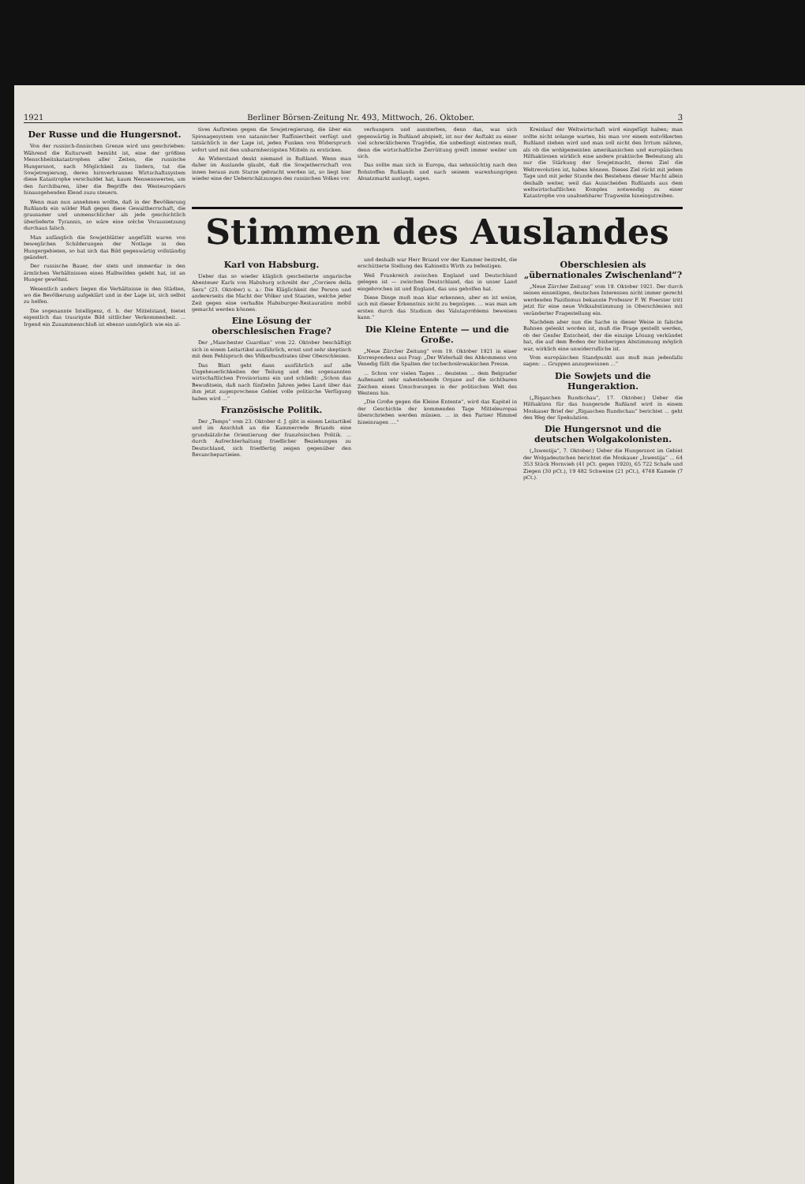1921 Berliner Börsen-Zeitung Nr. 493, Mittwoch, 26. Oktober. 3
Der Russe und die Hungersnot.
Von der russisch-finnischen Grenze wird uns geschrieben: Während die Kulturwelt bemüht ist, eine der größten Menschheitskatastrophen aller Zeiten, die russische Hungersnot, nach Möglichkeit zu lindern, tut die Sowjetregierung, deren hirnverbrannes Wirtschaftssystem diese Katastrophe verschuldet hat, kaum Nennenswertes, um den furchtbaren, über die Begriffe des Westeuropäers hinausgehenden Elend zuzu steuern.
Wenn man nun annehmen wollte, daß in der Bevölkerung Rußlands ein wilder Haß gegen diese Gewaltherrschaft, die grausamer und unmenschlicher als jede geschichtlich überlieferte Tyrannis, so wäre eine solche Voraussetzung durchaus falsch.
Man anfänglich die Sowjetblätter angefüllt waren von beweglichen Schilderungen der Notlage in den Hungergebieten, so hat sich das Bild gegenwärtig vollständig geändert.
Der russische Bauer, der stets und immerdar in den ärmlichen Verhältnissen eines Halbwilden gelebt hat, ist an Hunger gewöhnt.
Wesentlich anders liegen die Verhältnisse in den Städten, wo die Bevölkerung aufgeklärt und in der Lage ist, sich selbst zu helfen.
Die sogenannte Intelligenz, d. h. der Mittelstand, bietet eigentlich das traurigste Bild sittlicher Verkommenheit. ... Irgend ein Zusammenschluß ist ebenso unmöglich wie ein al-
tives Auftreten gegen die Sowjetregierung, die über ein Spionagesystem von satanischer Raffiniertheit verfügt und tatsächlich in der Lage ist, jeden Funken von Widerspruch sofort und mit den unbarmherzigsten Mitteln zu ersticken.
An Widerstand denkt niemand in Rußland. Wenn man daher im Auslande glaubt, daß die Sowjetherrschaft von innen heraus zum Sturze gebracht werden ist, so liegt hier wieder eine der Ueberschätzungen des russischen Volkes vor.
verhungern und aussterben, denn das, was sich gegenwärtig in Rußland abspielt, ist nur der Auftakt zu einer viel schrecklicheren Tragödie, die unbedingt eintreten muß, denn die wirtschaftliche Zerrüttung greift immer weiter um sich.
Das sollte man sich in Europa, das sehnsüchtig nach den Rohstoffen Rußlands und nach seinem warenhungrigen Absatzmarkt auslugt, sagen.
Kreislauf der Weltwirtschaft wird eingefügt haben; man sollte nicht solange warten, bis man vor einem entvölkerten Rußland stehen wird und man soll nicht den Irrtum nähren, als ob die wohlgemeinten amerikanischen und europäischen Hilfsaktionen wirklich eine andere praktische Bedeutung als nur die Stärkung der Sowjetmacht, deren Ziel die Weltrevolution ist, haben können. Dieses Ziel rückt mit jedem Tage und mit jeder Stunde des Bestehens dieser Macht allein deshalb weiter, weil das Ausscheiden Rußlands aus dem weltwirtschaftlichen Komplex notwendig zu einer Katastrophe von unabsehbarer Tragweite hineingutreiben.
Stimmen des Auslandes
Karl von Habsburg.
Ueber das so wieder kläglich gescheiterte ungarische Abenteuer Karls von Habsburg schreibt der „Corriere della Sera“ (23. Oktober) u. a.: Die Kläglichkeit der Person und andererseits die Macht der Völker und Staaten, welche jeder Zeit gegen eine verhaßte Habsburger-Restauration mobil gemacht werden können.
Eine Lösung der oberschlesischen Frage?
Der „Manchester Guardian“ vom 22. Oktober beschäftigt sich in einem Leitartikel ausführlich, ernst und sehr skeptisch mit dem Fehlspruch des Völkerbundrates über Oberschlesien.
Das Blatt geht dann ausführlich auf alle Ungeheuerlichkeiten der Teilung und des sogenannten wirtschaftlichen Provisoriums ein und schließt: „Schon das Bewußtsein, daß nach fünfzehn Jahren jedes Land über das ihm jetzt zugesprochene Gebiet volle politische Verfügung haben wird ...“
Französische Politik.
Der „Temps“ vom 23. Oktober d. J. gibt in einem Leitartikel und im Anschluß an die Kammerrede Briands eine grundsätzliche Orientierung der französischen Politik. ... durch Aufrechterhaltung friedlicher Beziehungen zu Deutschland, sich friedfertig zeigen gegenüber den Revanchepartieien.
und deshalb war Herr Briand vor der Kammer bestrebt, die erschütterte Stellung des Kabinetts Wirth zu befestigen.
Weil Frankreich zwischen England und Deutschland gelegen ist — zwischen Deutschland, das in unser Land eingebrochen ist und England, das uns geholfen hat.
Diese Dinge muß man klar erkennen, aber es ist weise, sich mit dieser Erkenntnis nicht zu begnügen. ... was man am ersten durch das Studium des Valutaproblems beweisen kann.“
Die Kleine Entente — und die Große.
„Neue Zürcher Zeitung“ vom 19. Oktober 1921 in einer Korrespondenz aus Prag: „Der Widerhall des Abkommens von Venedig füllt die Spalten der tschechoslowakischen Presse.
... Schon vor vielen Tagen ... deuteten ... dem Belgrader Außenamt sehr nahestehende Organe auf die sichtbaren Zeichen eines Umschwunges in der politischen Welt des Westens hin.
„Die Große gegen die Kleine Entente“, wird das Kapitel in der Geschichte der kommenden Tage Mitteleuropas überschrieben werden müssen. ... in den Pariser Himmel hineinragen ....“
Oberschlesien als „übernationales Zwischenland“?
„Neue Zürcher Zeitung“ vom 19. Oktober 1921. Der durch seinen einseitigen, deutschen Interessen nicht immer gerecht werdenden Pazifismus bekannte Professor F. W. Foerster tritt jetzt für eine neue Volksabstimmung in Oberschlesien mit veränderter Fragestellung ein.
Nachdem aber nun die Sache in dieser Weise in falsche Bahnen gelenkt worden ist, muß die Frage gestellt werden, ob der Genfer Entscheid, der die einzige Lösung verkündet hat, die auf dem Boden der bisherigen Abstimmung möglich war, wirklich eine unwiderrufliche ist.
Vom europäischen Standpunkt aus muß man jedenfalls sagen: ... Gruppen anzugewinnen ...“
Die Sowjets und die Hungeraktion.
(„Rigaschen Rundschau“, 17. Oktober.) Ueber die Hilfsaktion für das hungernde Rußland wird in einem Moskauer Brief der „Rigaschen Rundschau“ berichtet ... geht den Weg der Spekulation.
Die Hungersnot und die deutschen Wolgakolonisten.
(„Iswestija“, 7. Oktober.) Ueber die Hungersnot im Gebiet der Wolgadeutschen berichtet die Moskauer „Iswestija“ ... 64 353 Stück Hornvieh (41 pCt. gegen 1920), 65 722 Schafe und Ziegen (30 pCt.), 19 482 Schweine (21 pCt.), 4748 Kamele (7 pCt.).